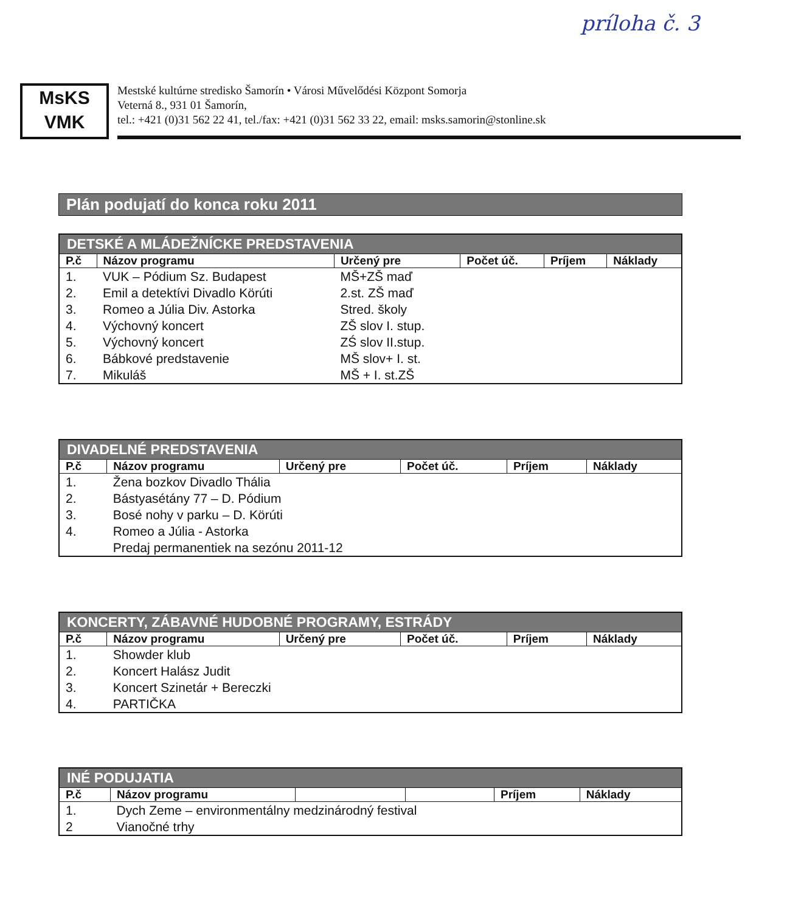prílohа č. 3
MsKS
VMK
Mestské kultúrne stredisko Šamorín • Városi Művelődési Központ Somorja
Veterná 8., 931 01 Šamorín,
tel.: +421 (0)31 562 22 41, tel./fax: +421 (0)31 562 33 22, email: msks.samorin@stonline.sk
Plán podujatí do konca roku 2011
| DETSKÉ A MLÁDEŽNÍCKE PREDSTAVENIA | | | | | |
| --- | --- | --- | --- | --- | --- |
| P.č | Názov programu | Určený pre | Počet úč. | Príjem | Náklady |
| 1. | VUK – Pódium Sz. Budapest | MŠ+ZŠ maď | | | |
| 2. | Emil a detektívi Divadlo Körúti | 2.st. ZŠ maď | | | |
| 3. | Romeo a Júlia Div. Astorka | Stred. školy | | | |
| 4. | Výchovný koncert | ZŠ slov I. stup. | | | |
| 5. | Výchovný koncert | ZŚ slov II.stup. | | | |
| 6. | Bábkové predstavenie | MŠ slov+ I. st. | | | |
| 7. | Mikuláš | MŠ + I. st.ZŠ | | | |
| DIVADELNÉ PREDSTAVENIA | | | | | |
| --- | --- | --- | --- | --- | --- |
| P.č | Názov programu | Určený pre | Počet úč. | Príjem | Náklady |
| 1. | Žena bozkov Divadlo Thália | | | | |
| 2. | Bástyasétány 77 – D. Pódium | | | | |
| 3. | Bosé nohy v parku – D. Körúti | | | | |
| 4. | Romeo a Júlia - Astorka | | | | |
| | Predaj permanentiek na sezónu 2011-12 | | | | |
| KONCERTY, ZÁBAVNÉ HUDOBNÉ PROGRAMY, ESTRÁDY | | | | | |
| --- | --- | --- | --- | --- | --- |
| P.č | Názov programu | Určený pre | Počet úč. | Príjem | Náklady |
| 1. | Showder klub | | | | |
| 2. | Koncert Halász Judit | | | | |
| 3. | Koncert Szinetár + Bereczki | | | | |
| 4. | PARTIČKA | | | | |
| INÉ PODUJATIA | | | | | |
| --- | --- | --- | --- | --- | --- |
| P.č | Názov programu | | | Príjem | Náklady |
| 1. | Dych Zeme – environmentálny medzinárodný festival | | | | |
| 2 | Vianočné trhy | | | | |